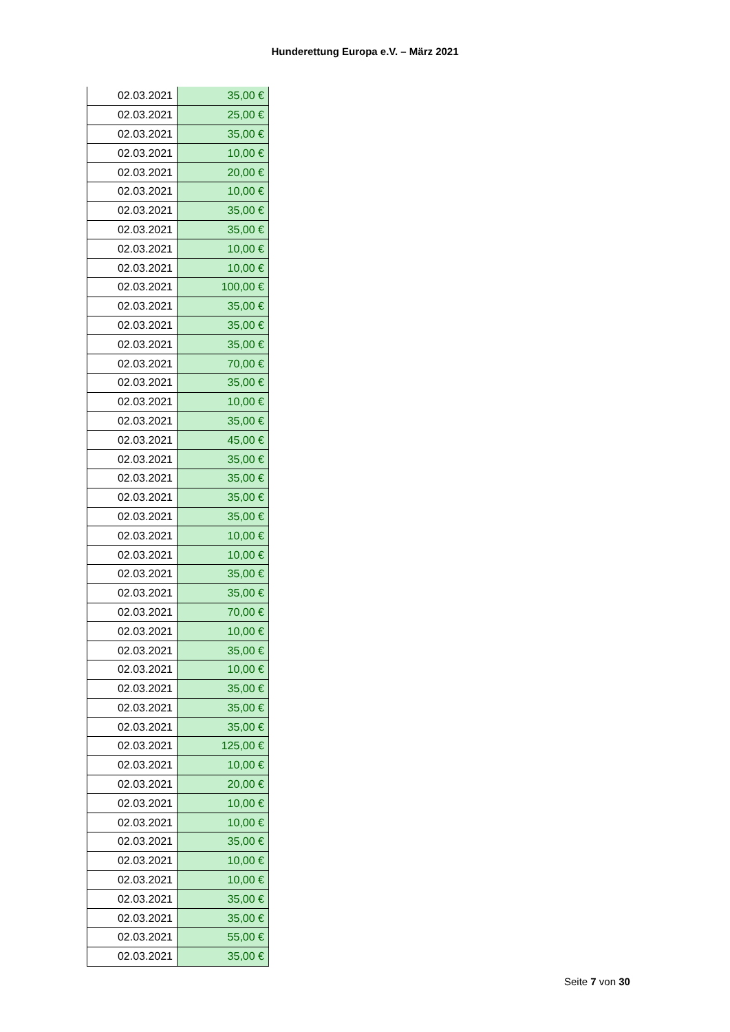Hunderettung Europa e.V. – März 2021
| 02.03.2021 | 35,00 € |
| 02.03.2021 | 25,00 € |
| 02.03.2021 | 35,00 € |
| 02.03.2021 | 10,00 € |
| 02.03.2021 | 20,00 € |
| 02.03.2021 | 10,00 € |
| 02.03.2021 | 35,00 € |
| 02.03.2021 | 35,00 € |
| 02.03.2021 | 10,00 € |
| 02.03.2021 | 10,00 € |
| 02.03.2021 | 100,00 € |
| 02.03.2021 | 35,00 € |
| 02.03.2021 | 35,00 € |
| 02.03.2021 | 35,00 € |
| 02.03.2021 | 70,00 € |
| 02.03.2021 | 35,00 € |
| 02.03.2021 | 10,00 € |
| 02.03.2021 | 35,00 € |
| 02.03.2021 | 45,00 € |
| 02.03.2021 | 35,00 € |
| 02.03.2021 | 35,00 € |
| 02.03.2021 | 35,00 € |
| 02.03.2021 | 35,00 € |
| 02.03.2021 | 10,00 € |
| 02.03.2021 | 10,00 € |
| 02.03.2021 | 35,00 € |
| 02.03.2021 | 35,00 € |
| 02.03.2021 | 70,00 € |
| 02.03.2021 | 10,00 € |
| 02.03.2021 | 35,00 € |
| 02.03.2021 | 10,00 € |
| 02.03.2021 | 35,00 € |
| 02.03.2021 | 35,00 € |
| 02.03.2021 | 35,00 € |
| 02.03.2021 | 125,00 € |
| 02.03.2021 | 10,00 € |
| 02.03.2021 | 20,00 € |
| 02.03.2021 | 10,00 € |
| 02.03.2021 | 10,00 € |
| 02.03.2021 | 35,00 € |
| 02.03.2021 | 10,00 € |
| 02.03.2021 | 10,00 € |
| 02.03.2021 | 35,00 € |
| 02.03.2021 | 35,00 € |
| 02.03.2021 | 55,00 € |
| 02.03.2021 | 35,00 € |
Seite 7 von 30